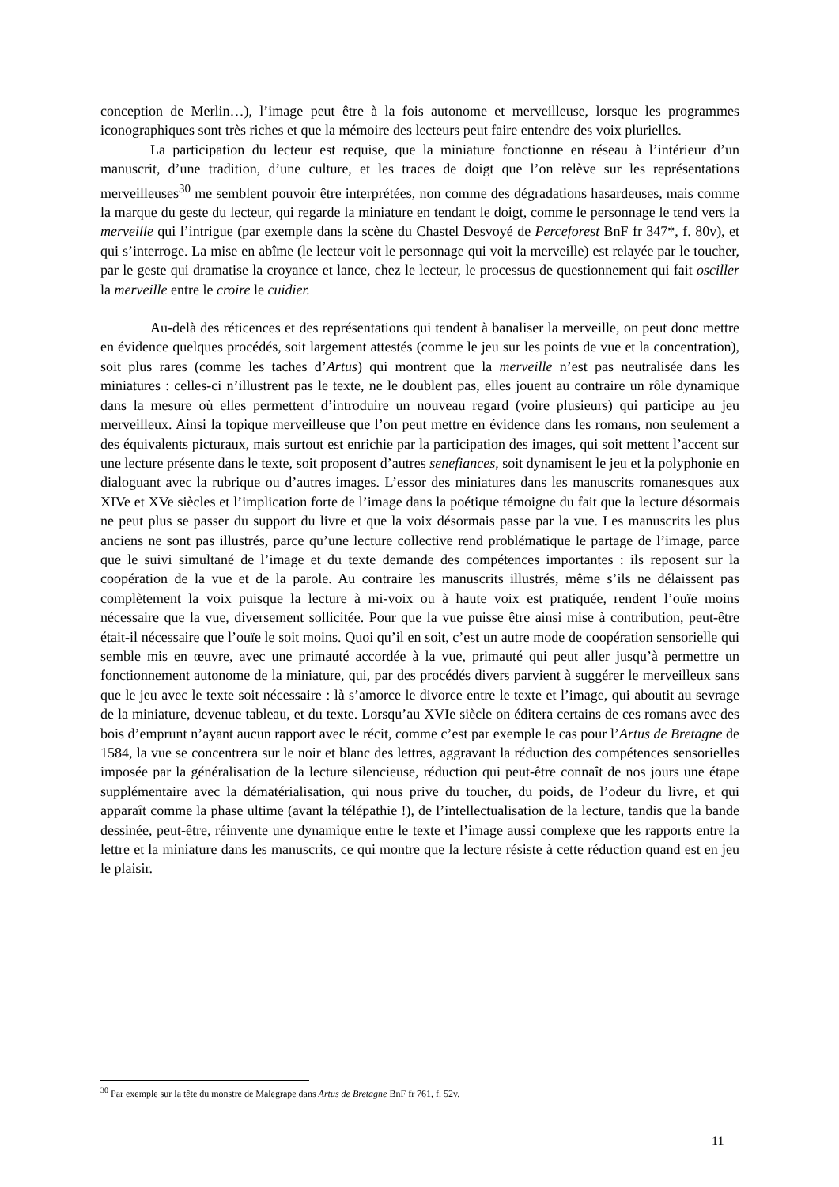conception de Merlin…), l’image peut être à la fois autonome et merveilleuse, lorsque les programmes iconographiques sont très riches et que la mémoire des lecteurs peut faire entendre des voix plurielles.
La participation du lecteur est requise, que la miniature fonctionne en réseau à l’intérieur d’un manuscrit, d’une tradition, d’une culture, et les traces de doigt que l’on relève sur les représentations merveilleuses<sup>30</sup> me semblent pouvoir être interprétées, non comme des dégradations hasardeuses, mais comme la marque du geste du lecteur, qui regarde la miniature en tendant le doigt, comme le personnage le tend vers la merveille qui l’intrigue (par exemple dans la scène du Chastel Desvoyé de Perceforest BnF fr 347*, f. 80v), et qui s’interroge. La mise en abîme (le lecteur voit le personnage qui voit la merveille) est relayée par le toucher, par le geste qui dramatise la croyance et lance, chez le lecteur, le processus de questionnement qui fait osciller la merveille entre le croire le cuidier.
Au-delà des réticences et des représentations qui tendent à banaliser la merveille, on peut donc mettre en évidence quelques procédés, soit largement attestés (comme le jeu sur les points de vue et la concentration), soit plus rares (comme les taches d’Artus) qui montrent que la merveille n’est pas neutralisée dans les miniatures : celles-ci n’illustrent pas le texte, ne le doublent pas, elles jouent au contraire un rôle dynamique dans la mesure où elles permettent d’introduire un nouveau regard (voire plusieurs) qui participe au jeu merveilleux. Ainsi la topique merveilleuse que l’on peut mettre en évidence dans les romans, non seulement a des équivalents picturaux, mais surtout est enrichie par la participation des images, qui soit mettent l’accent sur une lecture présente dans le texte, soit proposent d’autres senefiances, soit dynamisent le jeu et la polyphonie en dialoguant avec la rubrique ou d’autres images. L’essor des miniatures dans les manuscrits romanesques aux XIVe et XVe siècles et l’implication forte de l’image dans la poétique témoigne du fait que la lecture désormais ne peut plus se passer du support du livre et que la voix désormais passe par la vue. Les manuscrits les plus anciens ne sont pas illustrés, parce qu’une lecture collective rend problématique le partage de l’image, parce que le suivi simultané de l’image et du texte demande des compétences importantes : ils reposent sur la coopération de la vue et de la parole. Au contraire les manuscrits illustrés, même s’ils ne délaissent pas complètement la voix puisque la lecture à mi-voix ou à haute voix est pratiquée, rendent l’ouïe moins nécessaire que la vue, diversement sollicitée. Pour que la vue puisse être ainsi mise à contribution, peut-être était-il nécessaire que l’ouïe le soit moins. Quoi qu’il en soit, c’est un autre mode de coopération sensorielle qui semble mis en œuvre, avec une primauté accordée à la vue, primauté qui peut aller jusqu’à permettre un fonctionnement autonome de la miniature, qui, par des procédés divers parvient à suggérer le merveilleux sans que le jeu avec le texte soit nécessaire : là s’amorce le divorce entre le texte et l’image, qui aboutit au sevrage de la miniature, devenue tableau, et du texte. Lorsqu’au XVIe siècle on éditera certains de ces romans avec des bois d’emprunt n’ayant aucun rapport avec le récit, comme c’est par exemple le cas pour l’Artus de Bretagne de 1584, la vue se concentrera sur le noir et blanc des lettres, aggravant la réduction des compétences sensorielles imposée par la généralisation de la lecture silencieuse, réduction qui peut-être connaît de nos jours une étape supplémentaire avec la dématérialisation, qui nous prive du toucher, du poids, de l’odeur du livre, et qui apparaît comme la phase ultime (avant la télépathie !), de l’intellectualisation de la lecture, tandis que la bande dessinée, peut-être, réinvente une dynamique entre le texte et l’image aussi complexe que les rapports entre la lettre et la miniature dans les manuscrits, ce qui montre que la lecture résiste à cette réduction quand est en jeu le plaisir.
<sup>30</sup> Par exemple sur la tête du monstre de Malegrape dans Artus de Bretagne BnF fr 761, f. 52v.
11